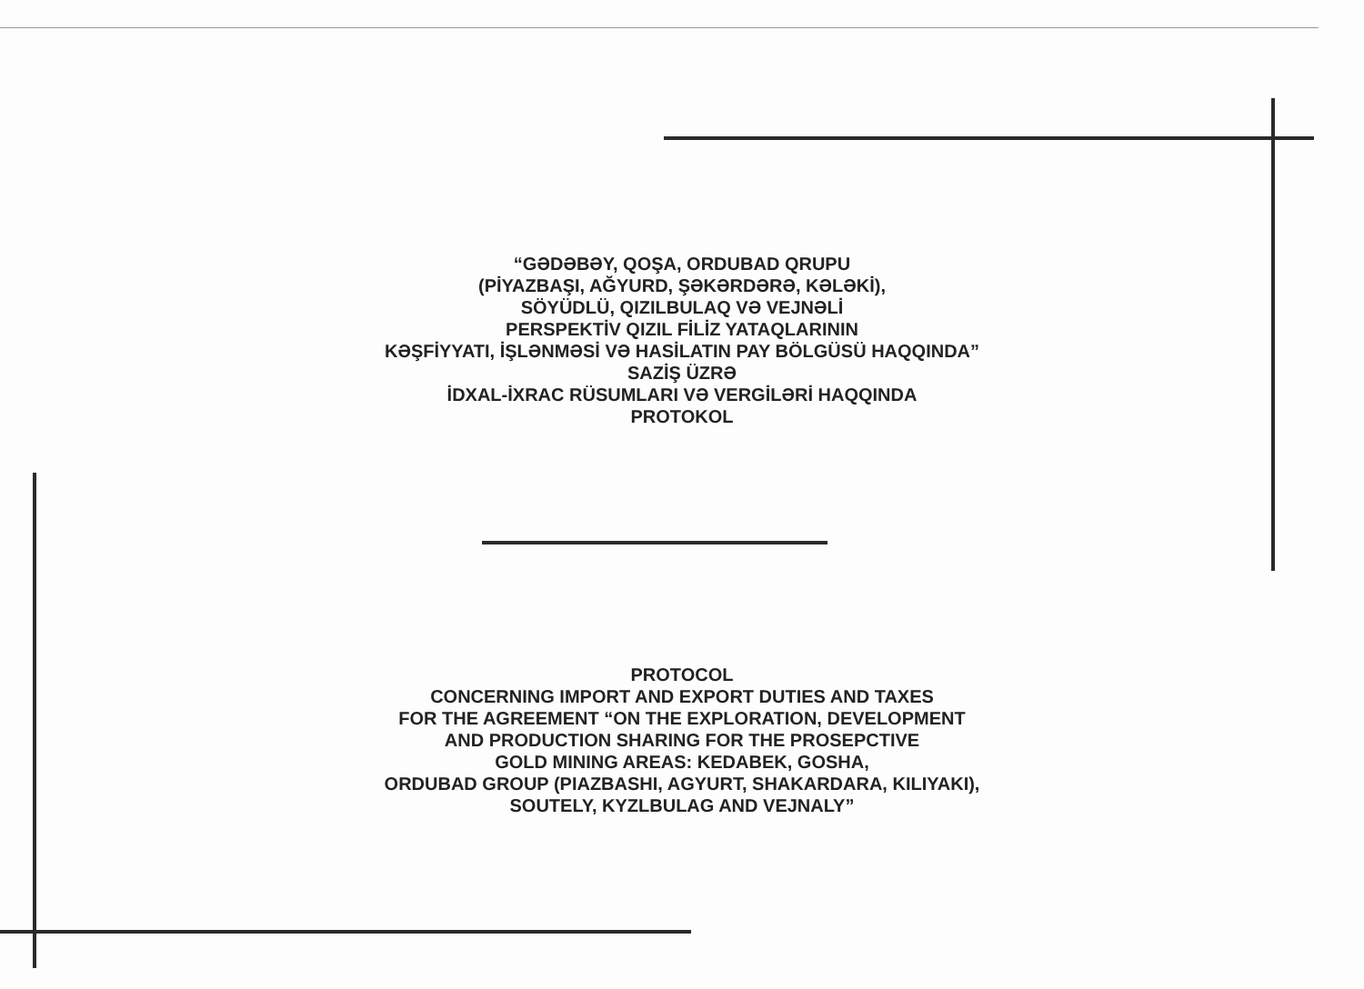“GƏDƏBƏY, QOŞA, ORDUBAD QRUPU
(PİYAZBAŞI, AĞYURD, ŞƏKƏRDƏRƏ, KƏLƏKİ),
SÖYÜDLÜ, QIZILBULAQ VƏ VEJNƏLİ
PERSPEKTİV QIZIL FİLİZ YATAQLARININ
KƏŞFİYYATI, İŞLƏNMƏSİ VƏ HASİLATIN PAY BÖLGÜSÜ HAQQINDA”
SAZİŞ ÜZRƏ
İDXAL-İXRAC RÜSUMLARI VƏ VERGİLƏRİ HAQQINDA
PROTOKOL
PROTOCOL
CONCERNING IMPORT AND EXPORT DUTIES AND TAXES
FOR THE AGREEMENT “ON THE EXPLORATION, DEVELOPMENT
AND PRODUCTION SHARING FOR THE PROSEPCTIVE
GOLD MINING AREAS: KEDABEK, GOSHA,
ORDUBAD GROUP (PIAZBASHI, AGYURT, SHAKARDARA, KILIYAKI),
SOUTELY, KYZLBULAG AND VEJNALY”